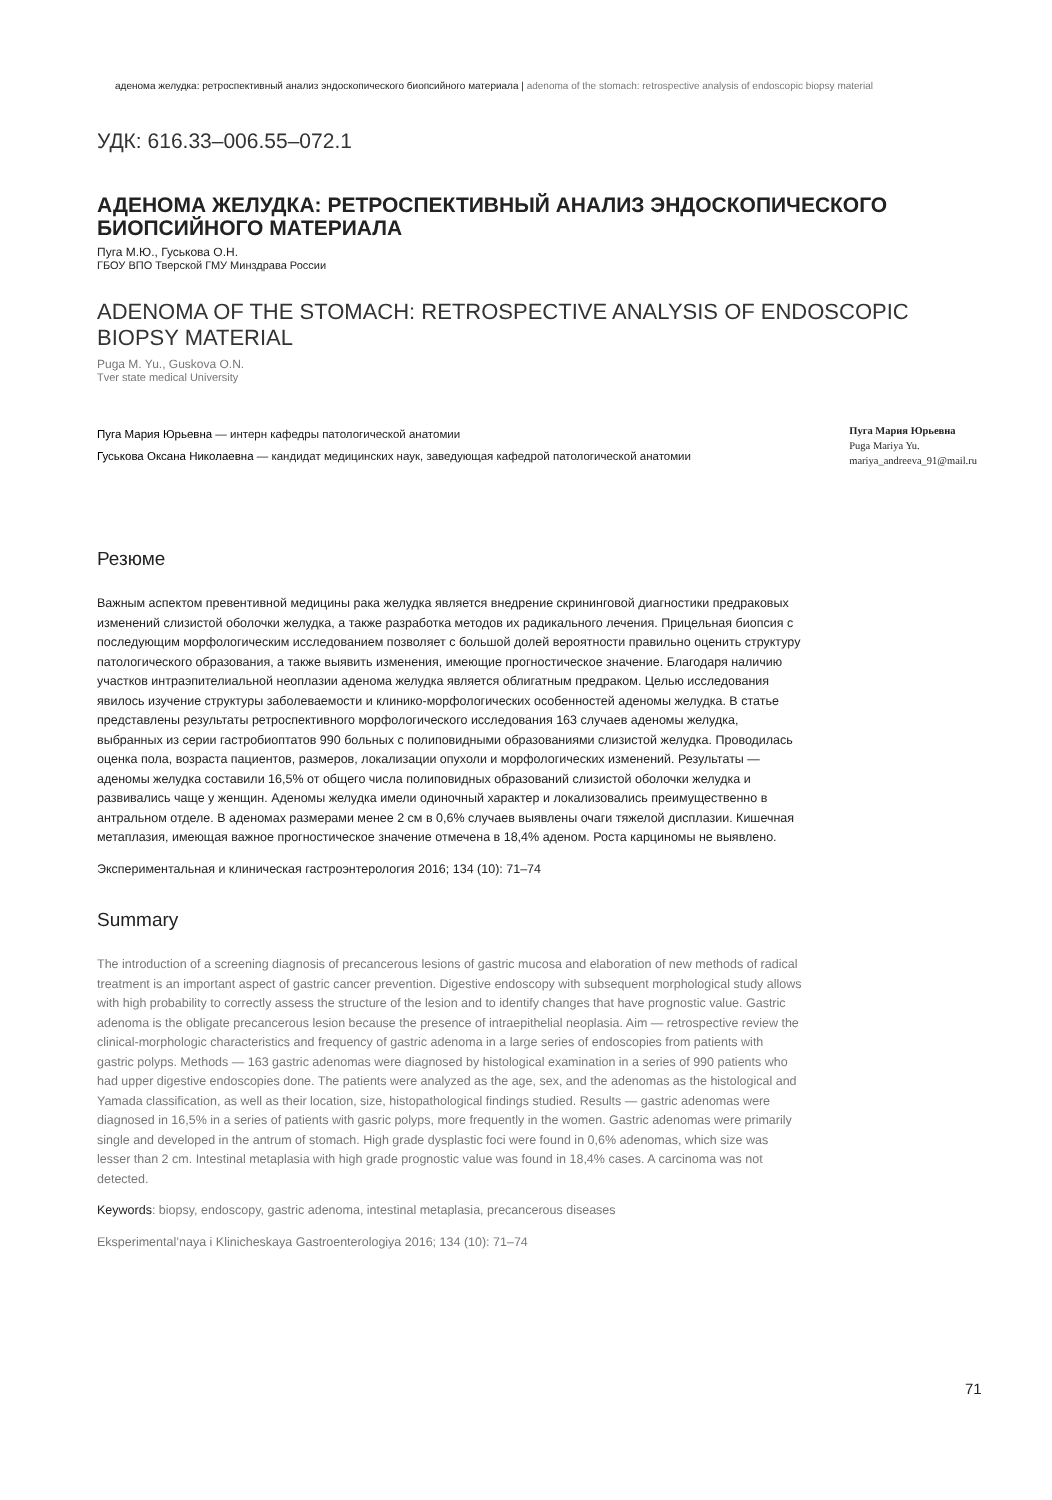аденома желудка: ретроспективный анализ эндоскопического биопсийного материала | adenoma of the stomach: retrospective analysis of endoscopic biopsy material
УДК: 616.33–006.55–072.1
АДЕНОМА ЖЕЛУДКА: РЕТРОСПЕКТИВНЫЙ АНАЛИЗ ЭНДОСКОПИЧЕСКОГО БИОПСИЙНОГО МАТЕРИАЛА
Пуга М.Ю., Гуськова О.Н.
ГБОУ ВПО Тверской ГМУ Минздрава России
ADENOMA OF THE STOMACH: RETROSPECTIVE ANALYSIS OF ENDOSCOPIC BIOPSY MATERIAL
Puga M. Yu., Guskova O.N.
Tver state medical University
Пуга Мария Юрьевна — интерн кафедры патологической анатомии
Гуськова Оксана Николаевна — кандидат медицинских наук, заведующая кафедрой патологической анатомии
Пуга Мария Юрьевна
Puga Mariya Yu.
mariya_andreeva_91@mail.ru
Резюме
Важным аспектом превентивной медицины рака желудка является внедрение скрининговой диагностики предраковых изменений слизистой оболочки желудка, а также разработка методов их радикального лечения. Прицельная биопсия с последующим морфологическим исследованием позволяет с большой долей вероятности правильно оценить структуру патологического образования, а также выявить изменения, имеющие прогностическое значение. Благодаря наличию участков интраэпителиальной неоплазии аденома желудка является облигатным предраком. Целью исследования явилось изучение структуры заболеваемости и клинико-морфологических особенностей аденомы желудка. В статье представлены результаты ретроспективного морфологического исследования 163 случаев аденомы желудка, выбранных из серии гастробиоптатов 990 больных с полиповидными образованиями слизистой желудка. Проводилась оценка пола, возраста пациентов, размеров, локализации опухоли и морфологических изменений. Результаты — аденомы желудка составили 16,5% от общего числа полиповидных образований слизистой оболочки желудка и развивались чаще у женщин. Аденомы желудка имели одиночный характер и локализовались преимущественно в антральном отделе. В аденомах размерами менее 2 см в 0,6% случаев выявлены очаги тяжелой дисплазии. Кишечная метаплазия, имеющая важное прогностическое значение отмечена в 18,4% аденом. Роста карциномы не выявлено.
Экспериментальная и клиническая гастроэнтерология 2016; 134 (10): 71–74
Summary
The introduction of a screening diagnosis of precancerous lesions of gastric mucosa and elaboration of new methods of radical treatment is an important aspect of gastric cancer prevention. Digestive endoscopy with subsequent morphological study allows with high probability to correctly assess the structure of the lesion and to identify changes that have prognostic value. Gastric adenoma is the obligate precancerous lesion because the presence of intraepithelial neoplasia. Aim — retrospective review the clinical-morphologic characteristics and frequency of gastric adenoma in a large series of endoscopies from patients with gastric polyps. Methods — 163 gastric adenomas were diagnosed by histological examination in a series of 990 patients who had upper digestive endoscopies done. The patients were analyzed as the age, sex, and the adenomas as the histological and Yamada classification, as well as their location, size, histopathological findings studied. Results — gastric adenomas were diagnosed in 16,5% in a series of patients with gasric polyps, more frequently in the women. Gastric adenomas were primarily single and developed in the antrum of stomach. High grade dysplastic foci were found in 0,6% adenomas, which size was lesser than 2 cm. Intestinal metaplasia with high grade prognostic value was found in 18,4% cases. A carcinoma was not detected.
Keywords: biopsy, endoscopy, gastric adenoma, intestinal metaplasia, precancerous diseases
Eksperimental’naya i Klinicheskaya Gastroenterologiya 2016; 134 (10): 71–74
71